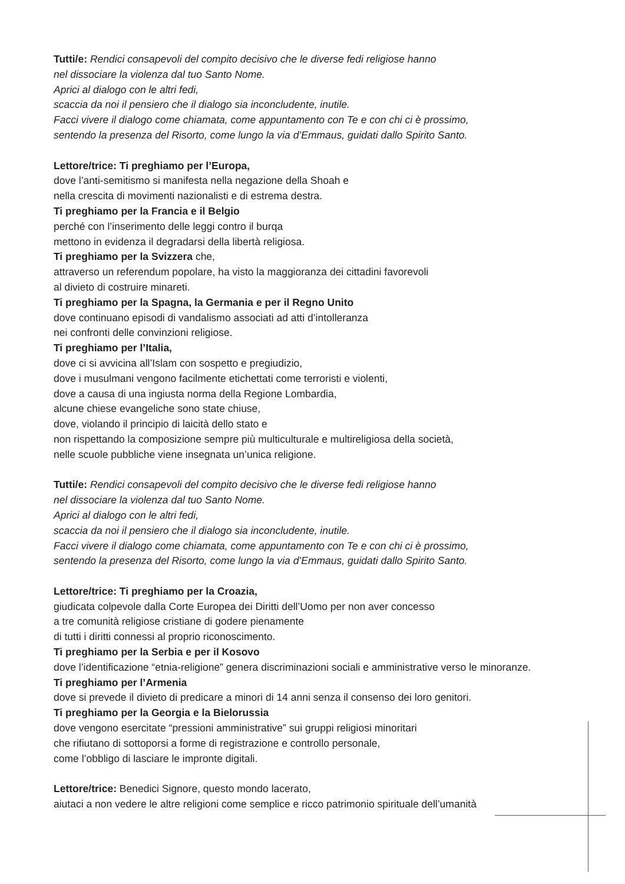Tutti/e: Rendici consapevoli del compito decisivo che le diverse fedi religiose hanno
nel dissociare la violenza dal tuo Santo Nome.
Aprici al dialogo con le altri fedi,
scaccia da noi il pensiero che il dialogo sia inconcludente, inutile.
Facci vivere il dialogo come chiamata, come appuntamento con Te e con chi ci è prossimo,
sentendo la presenza del Risorto, come lungo la via d’Emmaus, guidati dallo Spirito Santo.
Lettore/trice: Ti preghiamo per l’Europa,
dove l’anti-semitismo si manifesta nella negazione della Shoah e
nella crescita di movimenti nazionalisti e di estrema destra.
Ti preghiamo per la Francia e il Belgio
perché con l’inserimento delle leggi contro il burqa
mettono in evidenza il degradarsi della libertà religiosa.
Ti preghiamo per la Svizzera che,
attraverso un referendum popolare, ha visto la maggioranza dei cittadini favorevoli
al divieto di costruire minareti.
Ti preghiamo per la Spagna, la Germania e per il Regno Unito
dove continuano episodi di vandalismo associati ad atti d’intolleranza
nei confronti delle convinzioni religiose.
Ti preghiamo per l’Italia,
dove ci si avvicina all’Islam con sospetto e pregiudizio,
dove i musulmani vengono facilmente etichettati come terroristi e violenti,
dove a causa di una ingiusta norma della Regione Lombardia,
alcune chiese evangeliche sono state chiuse,
dove, violando il principio di laicità dello stato e
non rispettando la composizione sempre più multiculturale e multireligiosa della società,
nelle scuole pubbliche viene insegnata un’unica religione.
Tutti/e: Rendici consapevoli del compito decisivo che le diverse fedi religiose hanno
nel dissociare la violenza dal tuo Santo Nome.
Aprici al dialogo con le altri fedi,
scaccia da noi il pensiero che il dialogo sia inconcludente, inutile.
Facci vivere il dialogo come chiamata, come appuntamento con Te e con chi ci è prossimo,
sentendo la presenza del Risorto, come lungo la via d’Emmaus, guidati dallo Spirito Santo.
Lettore/trice: Ti preghiamo per la Croazia,
giudicata colpevole dalla Corte Europea dei Diritti dell’Uomo per non aver concesso
a tre comunità religiose cristiane di godere pienamente
di tutti i diritti connessi al proprio riconoscimento.
Ti preghiamo per la Serbia e per il Kosovo
dove l’identificazione “etnia-religione” genera discriminazioni sociali e amministrative verso le minoranze.
Ti preghiamo per l’Armenia
dove si prevede il divieto di predicare a minori di 14 anni senza il consenso dei loro genitori.
Ti preghiamo per la Georgia e la Bielorussia
dove vengono esercitate “pressioni amministrative” sui gruppi religiosi minoritari
che rifiutano di sottoporsi a forme di registrazione e controllo personale,
come l’obbligo di lasciare le impronte digitali.
Lettore/trice: Benedici Signore, questo mondo lacerato,
aiutaci a non vedere le altre religioni come semplice e ricco patrimonio spirituale dell’umanità